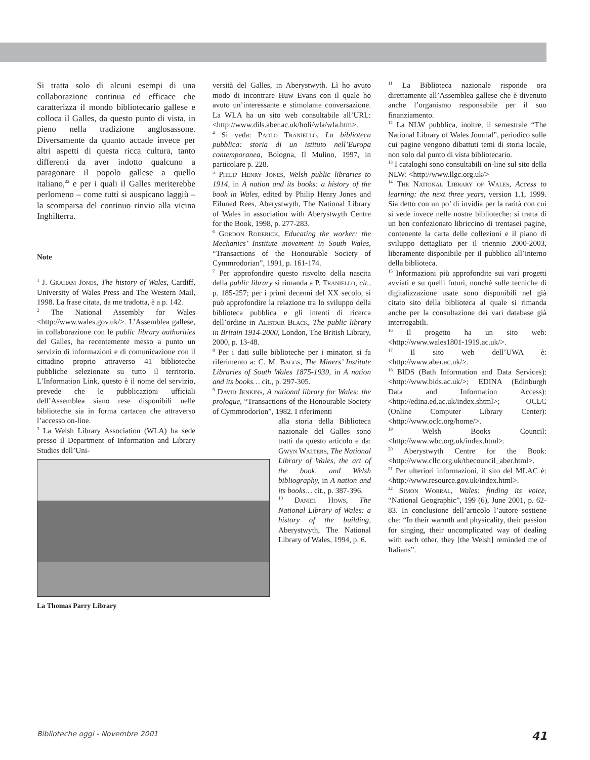Si tratta solo di alcuni esempi di una collaborazione continua ed efficace che caratterizza il mondo bibliotecario gallese e colloca il Galles, da questo punto di vista, in pieno nella tradizione anglosassone. Diversamente da quanto accade invece per altri aspetti di questa ricca cultura, tanto differenti da aver indotto qualcuno a paragonare il popolo gallese a quello italiano,<sup>22</sup> e per i quali il Galles meriterebbe perlomeno – come tutti si auspicano laggiù – la scomparsa del continuo rinvio alla vicina Inghilterra.
Note
<sup>1</sup> J. Graham Jones, The history of Wales, Cardiff, University of Wales Press and The Western Mail, 1998. La frase citata, da me tradotta, è a p. 142.
<sup>2</sup> The National Assembly for Wales <http://www.wales.gov.uk/>. L’Assemblea gallese, in collaborazione con le public library authorities del Galles, ha recentemente messo a punto un servizio di informazioni e di comunicazione con il cittadino proprio attraverso 41 biblioteche pubbliche selezionate su tutto il territorio. L’Information Link, questo è il nome del servizio, prevede che le pubblicazioni ufficiali dell’Assemblea siano rese disponibili nelle biblioteche sia in forma cartacea che attraverso l’accesso on-line.
<sup>3</sup> La Welsh Library Association (WLA) ha sede presso il Department of Information and Library Studies dell’Uni-
La Thomas Parry Library
versità del Galles, in Aberystwyth. Lì ho avuto modo di incontrare Huw Evans con il quale ho avuto un’interessante e stimolante conversazione. La WLA ha un sito web consultabile all’URL: <http://www.dils.aber.ac.uk/holi/wla/wla.htm>.
<sup>4</sup> Si veda: Paolo Traniello, La biblioteca pubblica: storia di un istituto nell’Europa contemporanea, Bologna, Il Mulino, 1997, in particolare p. 228.
<sup>5</sup> Philip Henry Jones, Welsh public libraries to 1914, in A nation and its books: a history of the book in Wales, edited by Philip Henry Jones and Eiluned Rees, Aberystwyth, The National Library of Wales in association with Aberystwyth Centre for the Book, 1998, p. 277-283.
<sup>6</sup> Gordon Roderick, Educating the worker: the Mechanics’ Institute movement in South Wales, “Transactions of the Honourable Society of Cymmrodorian”, 1991, p. 161-174.
<sup>7</sup> Per approfondire questo risvolto della nascita della public library si rimanda a P. Traniello, cit., p. 185-257; per i primi decenni del XX secolo, si può approfondire la relazione tra lo sviluppo della biblioteca pubblica e gli intenti di ricerca dell’ordine in Alistair Black, The public library in Britain 1914-2000, London, The British Library, 2000, p. 13-48.
<sup>8</sup> Per i dati sulle biblioteche per i minatori si fa riferimento a: C. M. Baggs, The Miners’ Institute Libraries of South Wales 1875-1939, in A nation and its books… cit., p. 297-305.
<sup>9</sup> David Jenkins, A national library for Wales: the prologue, “Transactions of the Honourable Society of Cymmrodorion”, 1982. I riferimenti
alla storia della Biblioteca nazionale del Galles sono tratti da questo articolo e da: Gwyn Walters, The National Library of Wales, the art of the book, and Welsh bibliography, in A nation and its books… cit., p. 387-396.
<sup>10</sup> Daniel Hows, The National Library of Wales: a history of the building, Aberystwyth, The National Library of Wales, 1994, p. 6.
<sup>11</sup> La Biblioteca nazionale risponde ora direttamente all’Assemblea gallese che è divenuto anche l’organismo responsabile per il suo finanziamento.
<sup>12</sup> La NLW pubblica, inoltre, il semestrale “The National Library of Wales Journal”, periodico sulle cui pagine vengono dibattuti temi di storia locale, non solo dal punto di vista biblioteca­rio.
<sup>13</sup> I cataloghi sono consultabili on-line sul sito della NLW: <http://www.llgc.org.uk/>
<sup>14</sup> The National Library of Wales, Access to learning: the next three years, version 1.1, 1999. Sia detto con un po’ di invidia per la rarità con cui si vede invece nelle nostre biblioteche: si tratta di un ben confezionato libriccino di trentasei pagine, contenente la carta delle collezioni e il piano di sviluppo dettagliato per il triennio 2000-2003, liberamente disponibile per il pubblico all’interno della biblioteca.
<sup>15</sup> Informazioni più approfondite sui vari progetti avviati e su quelli futuri, nonché sulle tecniche di digitalizzazione usate sono disponibili nel già citato sito della biblioteca al quale si rimanda anche per la consultazione dei vari database già interrogabili.
<sup>16</sup> Il progetto ha un sito web: <http://www.wales1801-1919.ac.uk/>.
<sup>17</sup> Il sito web dell’UWA è: <http://www.aber.ac.uk/>.
<sup>18</sup> BIDS (Bath Information and Data Services): <http://www.bids.ac.uk/>; EDINA (Edinburgh Data and Information Access): <http://edina.ed.ac.uk/index.shtml>; OCLC (Online Computer Library Center): <http://www.oclc.org/home/>.
<sup>19</sup> Welsh Books Council: <http://www.wbc.org.uk/index.html>.
<sup>20</sup> Aberystwyth Centre for the Book: <http://www.cllc.org.uk/thecouncil_aber.html>.
<sup>21</sup> Per ulteriori informazioni, il sito del MLAC è: <http://www.resource.gov.uk/index.html>.
<sup>22</sup> Simon Worral, Wales: finding its voice, “National Geographic”, 199 (6), June 2001, p. 62-83. In conclusione dell’articolo l’autore sostiene che: “In their warmth and physicality, their passion for singing, their uncomplicated way of dealing with each other, they [the Welsh] reminded me of Italians”.
Biblioteche oggi - Novembre 2001 41